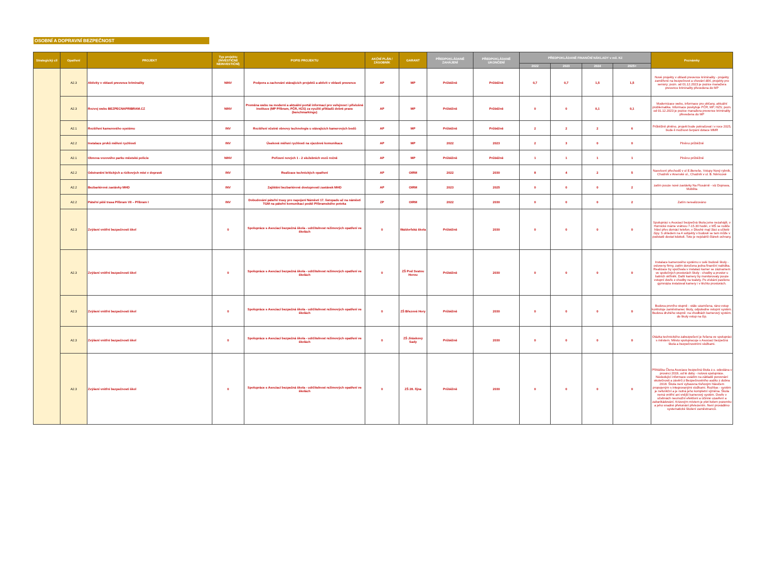OSOBNÍ A DOPRAVNÍ BEZPEČNOST
| Strategický cíl | Opatření | PROJEKT | Typ projektu (INVESTIČNÍ/ NEINVESTIČNÍ) | POPIS PROJEKTU | AKČNÍ PLÁN / ZÁSOBNÍK | GARANT | PŘEDPOKLÁDANÉ ZAHÁJENÍ | PŘEDPOKLÁDANÉ UKONČENÍ | PŘEDPOKLÁDANÉ FINANČNÍ NÁKLADY v mil. Kč | | | | Poznámky |
| --- | --- | --- | --- | --- | --- | --- | --- | --- | --- | --- | --- | --- | --- |
| | | | | | | | | | 2022 | 2023 | 2024 | 2025+ | |
| | A2.3 | Aktivity v oblasti prevence kriminality | NINV | Podpora a zachování stávajících projektů a aktivit v oblasti prevence | AP | MP | Průběžně | Průběžně | 0,7 | 0,7 | 1,5 | 1,5 | Nové projekty v oblasti prevence kriminality - projekty zaměřené na bezpečnost a chování dětí, projekty pro seniory; pozn. od 01.12.2023 je pozice manažera prevence kriminality převedena do MP |
| | A2.3 | Rozvoj webu BEZPECNAPRIBRAM.CZ | NINV | Proměna webu na moderní a aktuální portál informací pro veřejnost i příslušné instituce (MP Příbram, PČR, HZS) za využití příkladů dobré praxe (benchmarkingu) | AP | MP | Průběžně | Průběžně | 0 | 0 | 0,1 | 0,1 | Modernizace webu, informace pro občany, aktuální problematika. Informace poskytuje PČR, MP, HZS; pozn. od 01.12.2023 je pozice manažera prevence kriminality převedena do MP |
| | A2.1 | Rozšíření kamerového systému | INV | Rozšíření včetně obnovy technologie u stávajících kamerových bodů | AP | MP | Průběžně | Průběžně | 2 | 2 | 2 | 6 | Průběžně plněno, projekt bude pokračovat i v roce 2025, bude-li možnost čerpání dotace MMR |
| | A2.2 | Instalace prvků měření rychlosti | INV | Úsekové měření rychlosti na vjezdové komunikace | AP | MP | 2022 | 2023 | 2 | 3 | 0 | 0 | Plněno průběžně |
| | A2.1 | Obnova vozového parku městské policie | NINV | Pořízení nových 1 - 2 služebních vozů ročně | AP | MP | Průběžně | Průběžně | 1 | 1 | 1 | 1 | Plněno průběžně |
| | A2.2 | Odstranění kritických a rizikových míst v dopravě | INV | Realizace technických opatření | AP | OIRM | 2022 | 2030 | 8 | 4 | 2 | 5 | Nasvícení přechodů v ul E.Beneše, Vstupy Nový rybník, Chodník v Anenské ul., Chodník v ul. B. Němcové |
| | A2.2 | Bezbariérové zastávky MHD | INV | Zajištění bezbariérové dostupnosti zastávek MHD | AP | OIRM | 2023 | 2025 | 0 | 0 | 0 | 2 | zatím pouze nové zastávky Na Flusárně - viz Doprava, Mobilita |
| | A2.2 | Páteřní pěší trasa Příbram VII – Příbram I | INV | Dobudování páteřní trasy pro napojení Náměstí 17. listopadu až na náměstí TGM na páteřní komunikaci podél Příbramského potoka | ZP | OIRM | 2022 | 2030 | 0 | 0 | 0 | 2 | Zatím nerealizováno |
| | A2.3 | Zvýšení vnitřní bezpečnosti škol | 0 | Spolupráce s Asociací bezpečná škola - udržitelnost režimových opatření ve školách | 0 | Waldorfská škola | Průběžně | 2030 | 0 | 0 | 0 | 0 | Spolupráci s Asociací bezpečná škola jsme nezahájili, v Hornické máme vrátnou 7-15.30 hodin, v MŠ se rodiče hlásí přes domácí telefon, v Dlouhé mají žáci a učitelé čipy. S ohledem na 4 subjekty v budově se tam může v podstatě dostat kdokoli. Toto je nejslabší článek ochrany. |
| | A2.3 | Zvýšení vnitřní bezpečnosti škol | 0 | Spolupráce s Asociací bezpečná škola - udržitelnost režimových opatření ve školách | 0 | ZŠ Pod Svatou Horou | Průběžně | 2030 | 0 | 0 | 0 | 0 | Instalace kamerového systému v celé budově školy - osloveny firmy, zatím doručena jedna finanční nabídka. Realizace by spočívala v instalaci kamer se záznamem ve společných prostorách školy - chodby a prostor u šatních skříněk. Další kamery by monitorovaly pouze vstupní dveře z chodby na toalety. Po získání pavilonu gymnázia instalovat kamery i v těchto prostorách. |
| | A2.3 | Zvýšení vnitřní bezpečnosti škol | 0 | Spolupráce s Asociací bezpečná škola - udržitelnost režimových opatření ve školách | 0 | ZŠ Březové Hory | Průběžně | 2030 | 0 | 0 | 0 | 0 | Budova prvního stupně - stále uzamčena, ráno vstup kontroluje zaměstnanec školy, odpoledne vstupní systém. Budova druhého stupně: na chodbách kamerový systém, do školy vstup na čip. |
| | A2.3 | Zvýšení vnitřní bezpečnosti škol | 0 | Spolupráce s Asociací bezpečná škola - udržitelnost režimových opatření ve školách | 0 | ZŠ Jiráskovy Sady | Průběžně | 2030 | 0 | 0 | 0 | 0 | Otázka technického zabezpečení je řešena ve spolupráci s městem. Město spolupracuje s Asociací bezpečná škola a bezpečnostními složkami. |
| | A2.3 | Zvýšení vnitřní bezpečnosti škol | 0 | Spolupráce s Asociací bezpečná škola - udržitelnost režimových opatření ve školách | 0 | ZŠ 28. října | Průběžně | 2030 | 0 | 0 | 0 | 0 | Přihláška Člena Asociace bezpečná škola z.s. odeslána v prosinci 2019, od té doby - nulová spolupráce. Následující informace uvádím na základě porovnání skutečnosti a závěrů z Bezpečnostního auditu z dubna 2018. Škola není vybavena tísňovým hlásičem propojeným s integrovanými složkami. Rozhlas - systém je nefunkční a je nutná jeho kompletní výměna. Škola nemá vnitřní ani vnější kamerový systém. Dveře v učebnách neumožní efektivní a účinné uzavření a zabarikádování. Krizovým místem je plot kolem pozemku a jeho snadné překonání přelezením. Není prováděno systematické školení zaměstnanců. |